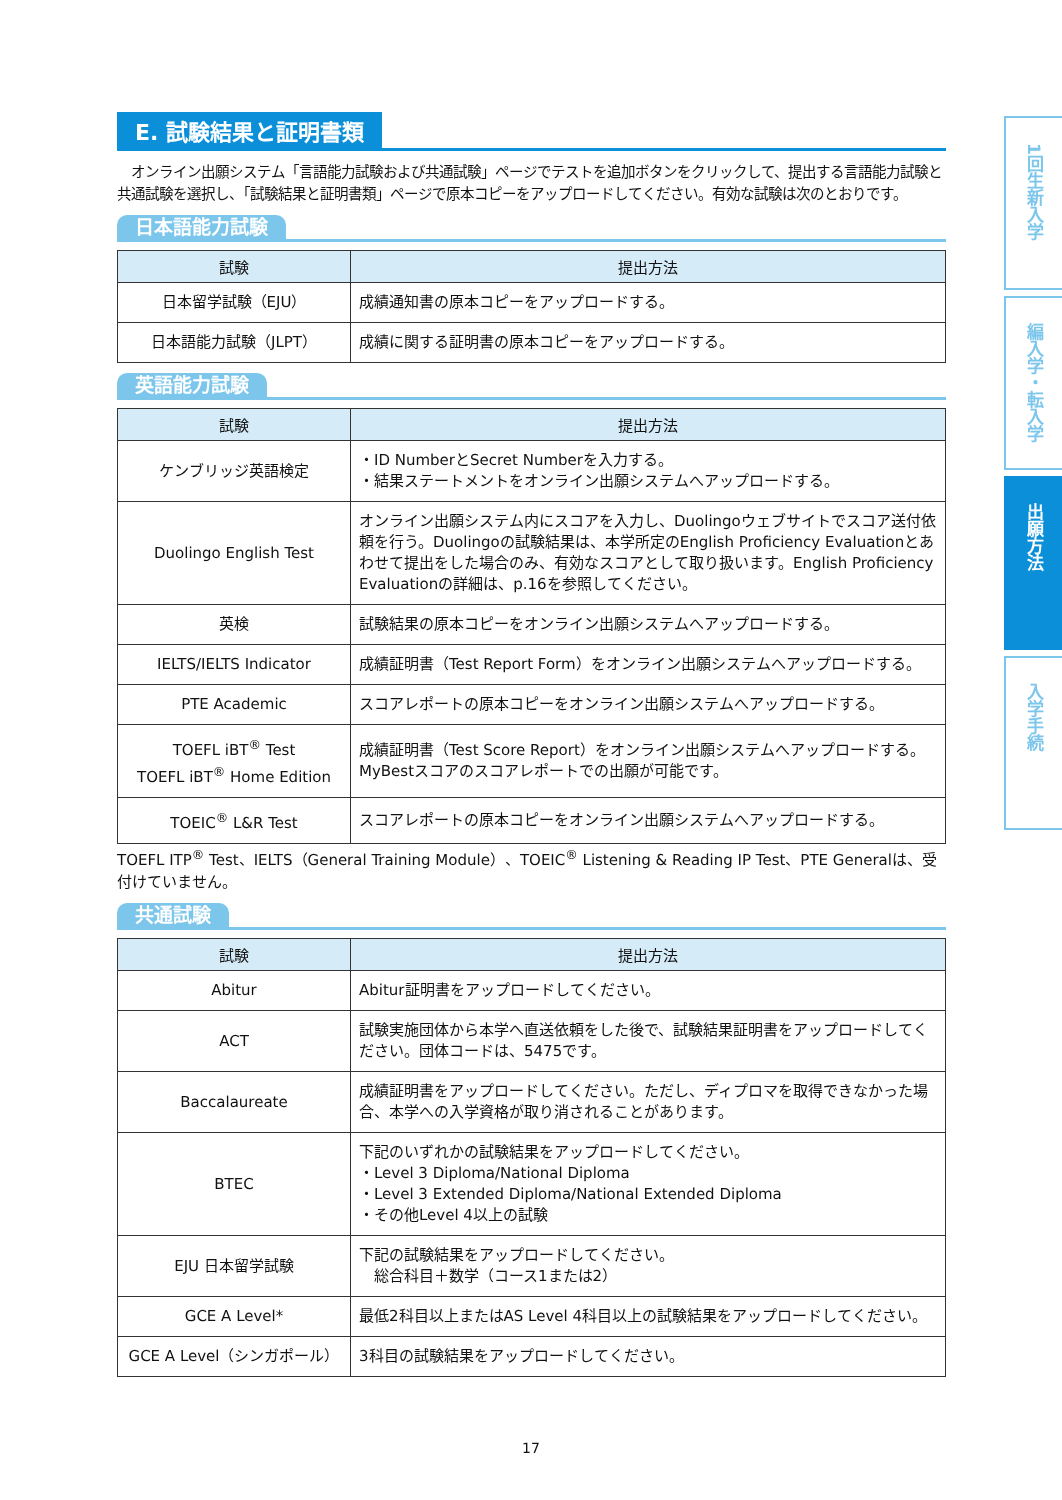E. 試験結果と証明書類
　オンライン出願システム「言語能力試験および共通試験」ページでテストを追加ボタンをクリックして、提出する言語能力試験と共通試験を選択し、「試験結果と証明書類」ページで原本コピーをアップロードしてください。有効な試験は次のとおりです。
日本語能力試験
| 試験 | 提出方法 |
| --- | --- |
| 日本留学試験（EJU） | 成績通知書の原本コピーをアップロードする。 |
| 日本語能力試験（JLPT） | 成績に関する証明書の原本コピーをアップロードする。 |
英語能力試験
| 試験 | 提出方法 |
| --- | --- |
| ケンブリッジ英語検定 | ・ID NumberとSecret Numberを入力する。 ・結果ステートメントをオンライン出願システムへアップロードする。 |
| Duolingo English Test | オンライン出願システム内にスコアを入力し、Duolingoウェブサイトでスコア送付依頼を行う。Duolingoの試験結果は、本学所定のEnglish Proficiency Evaluationとあわせて提出をした場合のみ、有効なスコアとして取り扱います。English Proficiency Evaluationの詳細は、p.16を参照してください。 |
| 英検 | 試験結果の原本コピーをオンライン出願システムへアップロードする。 |
| IELTS/IELTS Indicator | 成績証明書（Test Report Form）をオンライン出願システムへアップロードする。 |
| PTE Academic | スコアレポートの原本コピーをオンライン出願システムへアップロードする。 |
| TOEFL iBT<sup>®</sup> Test TOEFL iBT<sup>®</sup> Home Edition | 成績証明書（Test Score Report）をオンライン出願システムへアップロードする。MyBestスコアのスコアレポートでの出願が可能です。 |
| TOEIC<sup>®</sup> L&R Test | スコアレポートの原本コピーをオンライン出願システムへアップロードする。 |
TOEFL ITP<sup>®</sup> Test、IELTS（General Training Module）、TOEIC<sup>®</sup> Listening & Reading IP Test、PTE Generalは、受付けていません。
共通試験
| 試験 | 提出方法 |
| --- | --- |
| Abitur | Abitur証明書をアップロードしてください。 |
| ACT | 試験実施団体から本学へ直送依頼をした後で、試験結果証明書をアップロードしてください。団体コードは、5475です。 |
| Baccalaureate | 成績証明書をアップロードしてください。ただし、ディプロマを取得できなかった場合、本学への入学資格が取り消されることがあります。 |
| BTEC | 下記のいずれかの試験結果をアップロードしてください。 ・Level 3 Diploma/National Diploma ・Level 3 Extended Diploma/National Extended Diploma ・その他Level 4以上の試験 |
| EJU 日本留学試験 | 下記の試験結果をアップロードしてください。 総合科目＋数学（コース1または2） |
| GCE A Level* | 最低2科目以上またはAS Level 4科目以上の試験結果をアップロードしてください。 |
| GCE A Level（シンガポール） | 3科目の試験結果をアップロードしてください。 |
1回生新入学
編入学・転入学
出願方法
入学手続
17